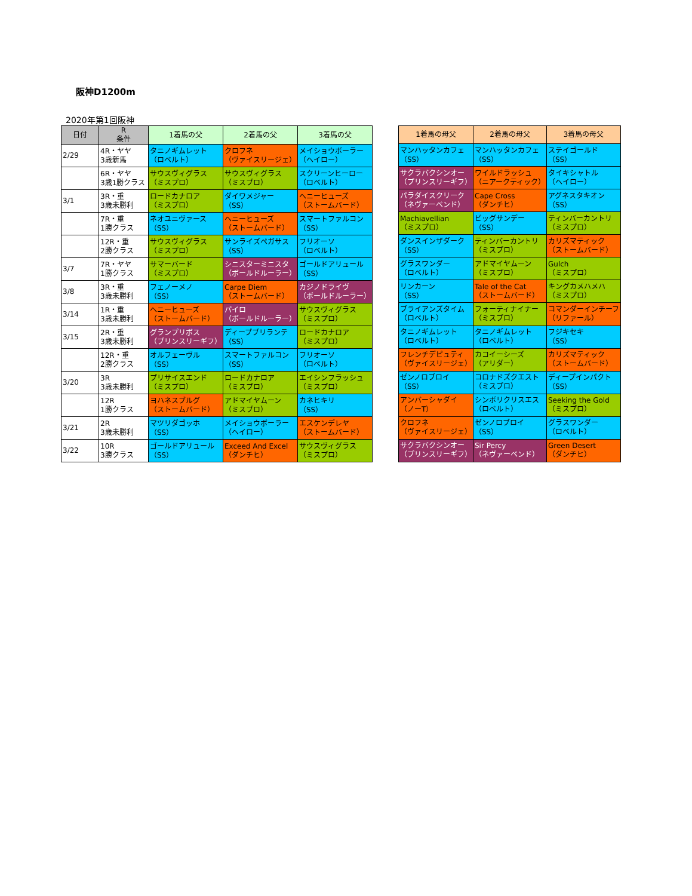阪神D1200m
2020年第1回阪神
| 日付 | R 条件 | 1着馬の父 | 2着馬の父 | 3着馬の父 |
| --- | --- | --- | --- | --- |
| 2/29 | 4R・ヤヤ 3歳新馬 | タニノギムレット （ロベルト） | クロフネ （ヴァイスリージェ） | メイショウボーラー （ヘイロー） |
| | 6R・ヤヤ 3歳1勝クラス | サウスヴィグラス （ミスプロ） | サウスヴィグラス （ミスプロ） | スクリーンヒーロー （ロベルト） |
| 3/1 | 3R・重 3歳未勝利 | ロードカナロア （ミスプロ） | ダイワメジャー （SS） | ヘニーヒューズ （ストームバード） |
| | 7R・重 1勝クラス | ネオユニヴァース （SS） | ヘニーヒューズ （ストームバード） | スマートファルコン （SS） |
| | 12R・重 2勝クラス | サウスヴィグラス （ミスプロ） | サンライズペガサス （SS） | フリオーソ （ロベルト） |
| 3/7 | 7R・ヤヤ 1勝クラス | サマーバード （ミスプロ） | シニスターミニスタ （ボールドルーラー） | ゴールドアリュール （SS） |
| 3/8 | 3R・重 3歳未勝利 | フェノーメノ （SS） | Carpe Diem （ストームバード） | カジノドライヴ （ボールドルーラー） |
| 3/14 | 1R・重 3歳未勝利 | ヘニーヒューズ （ストームバード） | パイロ （ボールドルーラー） | サウスヴィグラス （ミスプロ） |
| 3/15 | 2R・重 3歳未勝利 | グランプリボス （プリンスリーギフ） | ディープブリランテ （SS） | ロードカナロア （ミスプロ） |
| | 12R・重 2勝クラス | オルフェーヴル （SS） | スマートファルコン （SS） | フリオーソ （ロベルト） |
| 3/20 | 3R 3歳未勝利 | プリサイスエンド （ミスプロ） | ロードカナロア （ミスプロ） | エイシンフラッシュ （ミスプロ） |
| | 12R 1勝クラス | ヨハネスブルグ （ストームバード） | アドマイヤムーン （ミスプロ） | カネヒキリ （SS） |
| 3/21 | 2R 3歳未勝利 | マツリダゴッホ （SS） | メイショウボーラー （ヘイロー） | エスケンデレヤ （ストームバード） |
| 3/22 | 10R 3勝クラス | ゴールドアリュール （SS） | Exceed And Excel （ダンチヒ） | サウスヴィグラス （ミスプロ） |
| 1着馬の母父 | 2着馬の母父 | 3着馬の母父 |
| --- | --- | --- |
| マンハッタンカフェ （SS） | マンハッタンカフェ （SS） | ステイゴールド （SS） |
| サクラバクシンオー （プリンスリーギフ） | ワイルドラッシュ （ニアークティック） | タイキシャトル （ヘイロー） |
| パラダイスクリーク （ネヴァーベンド） | Cape Cross （ダンチヒ） | アグネスタキオン （SS） |
| Machiavellian （ミスプロ） | ビッグサンデー （SS） | ティンバーカントリ （ミスプロ） |
| ダンスインザダーク （SS） | ティンバーカントリ （ミスプロ） | カリズマティック （ストームバード） |
| グラスワンダー （ロベルト） | アドマイヤムーン （ミスプロ） | Gulch （ミスプロ） |
| リンカーン （SS） | Tale of the Cat （ストームバード） | キングカメハメハ （ミスプロ） |
| ブライアンズタイム （ロベルト） | フォーティナイナー （ミスプロ） | コマンダーインチーフ （リファール） |
| タニノギムレット （ロベルト） | タニノギムレット （ロベルト） | フジキセキ （SS） |
| フレンチデピュティ （ヴァイスリージェ） | カコイーシーズ （アリダー） | カリズマティック （ストームバード） |
| ゼンノロブロイ （SS） | コロナドズクエスト （ミスプロ） | ディープインパクト （SS） |
| アンバーシャダイ （ノーT） | シンボリクリスエス （ロベルト） | Seeking the Gold （ミスプロ） |
| クロフネ （ヴァイスリージェ） | ゼンノロブロイ （SS） | グラスワンダー （ロベルト） |
| サクラバクシンオー （プリンスリーギフ） | Sir Percy （ネヴァーベンド） | Green Desert （ダンチヒ） |